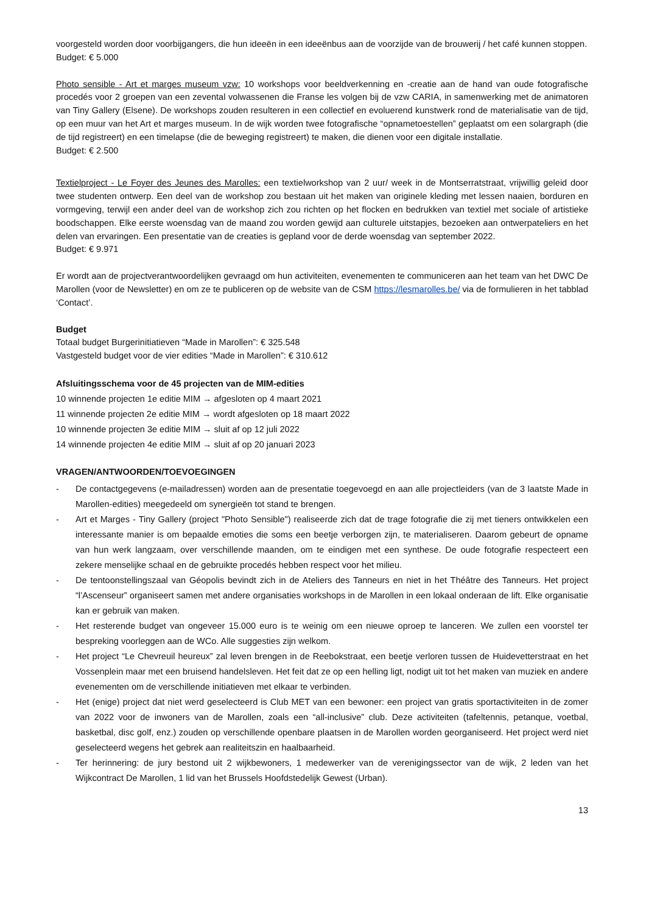voorgesteld worden door voorbijgangers, die hun ideeën in een ideeënbus aan de voorzijde van de brouwerij / het café kunnen stoppen.
Budget: € 5.000
Photo sensible - Art et marges museum vzw: 10 workshops voor beeldverkenning en -creatie aan de hand van oude fotografische procedés voor 2 groepen van een zevental volwassenen die Franse les volgen bij de vzw CARIA, in samenwerking met de animatoren van Tiny Gallery (Elsene). De workshops zouden resulteren in een collectief en evoluerend kunstwerk rond de materialisatie van de tijd, op een muur van het Art et marges museum. In de wijk worden twee fotografische “opnametoestellen” geplaatst om een solargraph (die de tijd registreert) en een timelapse (die de beweging registreert) te maken, die dienen voor een digitale installatie.
Budget: € 2.500
Textielproject - Le Foyer des Jeunes des Marolles: een textielworkshop van 2 uur/ week in de Montserratstraat, vrijwillig geleid door twee studenten ontwerp. Een deel van de workshop zou bestaan uit het maken van originele kleding met lessen naaien, borduren en vormgeving, terwijl een ander deel van de workshop zich zou richten op het flocken en bedrukken van textiel met sociale of artistieke boodschappen. Elke eerste woensdag van de maand zou worden gewijd aan culturele uitstapjes, bezoeken aan ontwerpateliers en het delen van ervaringen. Een presentatie van de creaties is gepland voor de derde woensdag van september 2022.
Budget: € 9.971
Er wordt aan de projectverantwoordelijken gevraagd om hun activiteiten, evenementen te communiceren aan het team van het DWC De Marollen (voor de Newsletter) en om ze te publiceren op de website van de CSM https://lesmarolles.be/ via de formulieren in het tabblad ‘Contact’.
Budget
Totaal budget Burgerinitiatieven “Made in Marollen”: € 325.548
Vastgesteld budget voor de vier edities “Made in Marollen”: € 310.612
Afsluitingsschema voor de 45 projecten van de MIM-edities
10 winnende projecten 1e editie MIM → afgesloten op 4 maart 2021
11 winnende projecten 2e editie MIM → wordt afgesloten op 18 maart 2022
10 winnende projecten 3e editie MIM → sluit af op 12 juli 2022
14 winnende projecten 4e editie MIM → sluit af op 20 januari 2023
VRAGEN/ANTWOORDEN/TOEVOEGINGEN
- De contactgegevens (e-mailadressen) worden aan de presentatie toegevoegd en aan alle projectleiders (van de 3 laatste Made in Marollen-edities) meegedeeld om synergieën tot stand te brengen.
- Art et Marges - Tiny Gallery (project "Photo Sensible") realiseerde zich dat de trage fotografie die zij met tieners ontwikkelen een interessante manier is om bepaalde emoties die soms een beetje verborgen zijn, te materialiseren. Daarom gebeurt de opname van hun werk langzaam, over verschillende maanden, om te eindigen met een synthese. De oude fotografie respecteert een zekere menselijke schaal en de gebruikte procedés hebben respect voor het milieu.
- De tentoonstellingszaal van Géopolis bevindt zich in de Ateliers des Tanneurs en niet in het Théâtre des Tanneurs. Het project “l’Ascenseur” organiseert samen met andere organisaties workshops in de Marollen in een lokaal onderaan de lift. Elke organisatie kan er gebruik van maken.
- Het resterende budget van ongeveer 15.000 euro is te weinig om een nieuwe oproep te lanceren. We zullen een voorstel ter bespreking voorleggen aan de WCo. Alle suggesties zijn welkom.
- Het project “Le Chevreuil heureux” zal leven brengen in de Reebokstraat, een beetje verloren tussen de Huidevetterstraat en het Vossenplein maar met een bruisend handelsleven. Het feit dat ze op een helling ligt, nodigt uit tot het maken van muziek en andere evenementen om de verschillende initiatieven met elkaar te verbinden.
- Het (enige) project dat niet werd geselecteerd is Club MET van een bewoner: een project van gratis sportactiviteiten in de zomer van 2022 voor de inwoners van de Marollen, zoals een “all-inclusive” club. Deze activiteiten (tafeltennis, petanque, voetbal, basketbal, disc golf, enz.) zouden op verschillende openbare plaatsen in de Marollen worden georganiseerd. Het project werd niet geselecteerd wegens het gebrek aan realiteitszin en haalbaarheid.
- Ter herinnering: de jury bestond uit 2 wijkbewoners, 1 medewerker van de verenigingssector van de wijk, 2 leden van het Wijkcontract De Marollen, 1 lid van het Brussels Hoofdstedelijk Gewest (Urban).
13